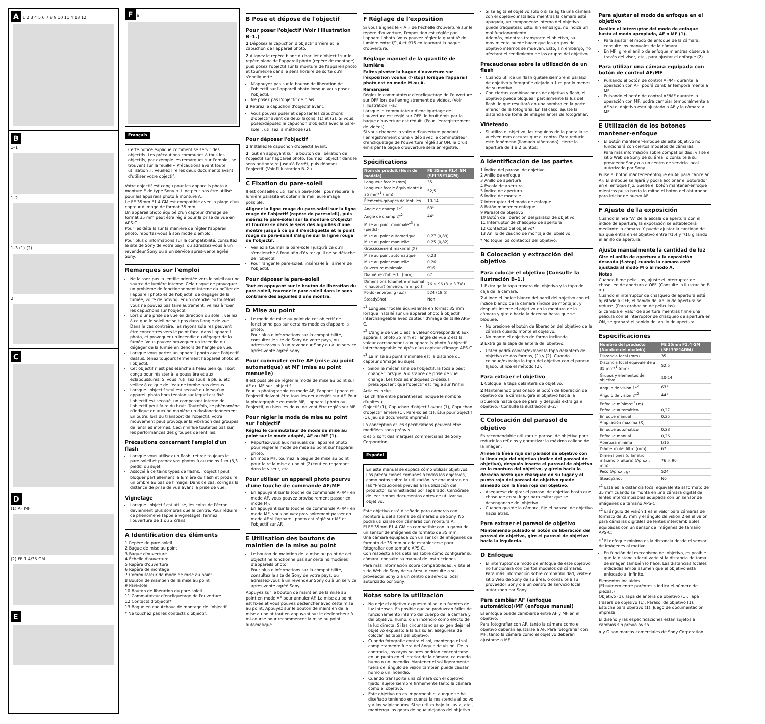A 1 2 3 4 5 6 7 8 9 10 11 4 13 12
B
1–1
1–2
1–3 (1) (2)
2
C
D
(1) AF MF
(2) FE 1.4/35 GM
E
F a
Français
Cette notice explique comment se servir des objectifs. Les précautions communes à tous les objectifs, par exemple les remarques sur l'emploi, se trouvent sur la feuille « Précautions avant toute utilisation ». Veuillez lire les deux documents avant d'utiliser votre objectif.
Votre objectif est conçu pour les appareils photo à monture E de type Sony α. Il ne peut pas être utilisé pour les appareils photo à monture A.
Le FE 35mm F1.4 GM est compatible avec la plage d'un capteur d'image de format 35 mm.
Un appareil photo équipé d'un capteur d'image de format 35 mm peut être réglé pour la prise de vue en APS-C.
Pour les détails sur la manière de régler l'appareil photo, reportez-vous à son mode d'emploi.
Pour plus d'informations sur la compatibilité, consultez le site de Sony de votre pays, ou adressez-vous à un revendeur Sony ou à un service après-vente agréé Sony.
Remarques sur l'emploi
Ne laissez pas la lentille orientée vers le soleil ou une source de lumière intense. Cela risque de provoquer un problème de fonctionnement interne du boîtier de l'appareil photo et de l'objectif, de dégager de la fumée, voire de provoquer un incendie. Si toutefois vous ne pouvez pas faire autrement, veillez à fixer les capuchons sur l'objectif.
Lors d'une prise de vue en direction du soleil, veillez à ce que le soleil ne soit pas dans l'angle de vue. Dans le cas contraire, les rayons solaires peuvent être concentrés vers le point focal dans l'appareil photo, et provoquer un incendie ou dégager de la fumée. Vous pouvez provoquer un incendie ou dégager de la fumée en dehors de l'angle de vue.
Lorsque vous portez un appareil photo avec l'objectif dessus, tenez toujours fermement l'appareil photo et l'objectif.
Cet objectif n'est pas étanche à l'eau bien qu'il soit conçu pour résister à la poussière et aux éclaboussures. Si vous l'utilisez sous la pluie, etc. veillez à ce que de l'eau ne tombe pas dessus.
Lorsque l'objectif seul est secoué ou lorsqu'un appareil photo hors tension sur lequel est fixé l'objectif est secoué, un composant interne de l'objectif peut faire du bruit. Toutefois, ce phénomène n'indique en aucune manière un dysfonctionnement. En outre, lors du transport de l'objectif, votre mouvement peut provoquer la vibration des groupes de lentilles internes. Ceci n'influe toutefois pas sur les performances des groupes de lentilles.
Précautions concernant l'emploi d'un flash
Lorsque vous utilisez un flash, retirez toujours le pare-soleil et prenez vos photos à au moins 1 m (3,3 pieds) du sujet.
Associé à certains types de flashs, l'objectif peut bloquer partiellement la lumière du flash et produire un ombre au bas de l'image. Dans ce cas, corrigez la distance de prise de vue avant la prise de vue.
Vignetage
Lorsque l'objectif est utilisé, les coins de l'écran deviennent plus sombres que le centre. Pour réduire ce phénomène (appelé vignetage), fermez l'ouverture de 1 ou 2 crans.
A Identification des éléments
1 Repère de pare-soleil
2 Bague de mise au point
3 Bague d'ouverture
4 Échelle d'ouverture
5 Repère d'ouverture
6 Repère de montage
7 Commutateur de mode de mise au point
8 Bouton de maintien de la mise au point
9 Pare-soleil
10 Bouton de libération du pare-soleil
11 Commutateur d'encliquetage de l'ouverture
12 Contacts d'objectif*
13 Bague en caoutchouc de montage de l'objectif
* Ne touchez pas les contacts d'objectif.
B Pose et dépose de l'objectif
Pour poser l'objectif (Voir l'illustration B–1.)
1 Déposez le capuchon d'objectif arrière et le capuchon de l'appareil photo.
2 Alignez le repère blanc du barillet d'objectif sur le repère blanc de l'appareil photo (repère de montage), puis posez l'objectif sur la monture de l'appareil photo et tournez-le dans le sens horaire de sorte qu'il s'encliquette.
N'appuyez pas sur le bouton de libération de l'objectif sur l'appareil photo lorsque vous posez l'objectif.
Ne posez pas l'objectif de biais.
3 Retirez le capuchon d'objectif avant.
Vous pouvez poser et déposer les capuchons d'objectif avant de deux façons, (1) et (2). Si vous posez/déposez le capuchon d'objectif avec le pare-soleil, utilisez la méthode (2).
Pour déposer l'objectif
1 Installez le capuchon d'objectif avant.
2 Tout en appuyant sur le bouton de libération de l'objectif sur l'appareil photo, tournez l'objectif dans le sens antihoraire jusqu'à l'arrêt, puis déposez l'objectif. (Voir l'illustration B–2.)
C Fixation du pare-soleil
Il est conseillé d'utiliser un pare-soleil pour réduire la lumière parasite et obtenir la meilleure image possible.
Alignez la ligne rouge du pare-soleil sur la ligne rouge de l'objectif (repère de paresoleil), puis insérez le pare-soleil sur la monture d'objectif et tournez-le dans le sens des aiguilles d'une montre jusqu'à ce qu'il s'encliquette et le point rouge du pare-soleil s'aligne sur la ligne rouge de l'objectif.
Veillez à tourner le pare-soleil jusqu'à ce qu'il s'enclenche à fond afin d'éviter qu'il ne se détache de l'objectif.
Pour ranger le pare-soleil, insérez-le à l'arrière de l'objectif.
Pour déposer le pare-soleil
Tout en appuyant sur le bouton de libération du pare-soleil, tournez le pare-soleil dans le sens contraire des aiguilles d'une montre.
D Mise au point
Le mode de mise au point de cet objectif ne fonctionne pas sur certains modèles d'appareils photo.
Pour plus d'informations sur la compatibilité, consultez le site de Sony de votre pays, ou adressez-vous à un revendeur Sony ou à un service après-vente agréé Sony.
Pour commuter entre AF (mise au point automatique) et MF (mise au point manuelle)
Il est possible de régler le mode de mise au point sur AF ou MF sur l'objectif.
Pour la photographie en mode AF, l'appareil photo et l'objectif doivent être tous les deux réglés sur AF. Pour la photographie en mode MF, l'appareil photo ou l'objectif, ou bien les deux, doivent être réglés sur MF.
Pour régler le mode de mise au point sur l'objectif
Réglez le commutateur de mode de mise au point sur le mode adapté, AF ou MF (1).
Reportez-vous aux manuels de l'appareil photo pour régler le mode de mise au point sur l'appareil photo.
En mode MF, tournez la bague de mise au point pour faire la mise au point (2) tout en regardant dans le viseur, etc.
Pour utiliser un appareil photo pourvu d'une touche de commande AF/MF
En appuyant sur la touche de commande AF/MF en mode AF, vous pouvez provisoirement passer en mode MF.
En appuyant sur la touche de commande AF/MF en mode MF, vous pouvez provisoirement passer en mode AF si l'appareil photo est réglé sur MF et l'objectif sur AF.
E Utilisation des boutons de maintien de la mise au point
Le bouton de maintien de la mise au point de cet objectif ne fonctionne pas sur certains modèles d'appareils photo.
Pour plus d'informations sur la compatibilité, consultez le site de Sony de votre pays, ou adressez-vous à un revendeur Sony ou à un service après-vente agréé Sony.
Appuyez sur le bouton de maintien de la mise au point en mode AF pour annuler AF. La mise au point est fixée et vous pouvez déclencher avec cette mise au point. Appuyez sur le bouton de maintien de la mise au point tout en appuyant sur le déclencheur à mi-course pour recommencer la mise au point automatique.
F Réglage de l'exposition
Si vous alignez le « A » de l'échelle d'ouverture sur le repère d'ouverture, l'exposition est réglée par l'appareil photo. Vous pouvez régler la quantité de lumière entre f/1,4 et f/16 en tournant la bague d'ouverture.
Réglage manuel de la quantité de lumière
Faites pivoter la bague d'ouverture sur l'exposition voulue (f-stop) lorsque l'appareil photo est en mode M ou A.
Remarques
Réglez le commutateur d'encliquetage de l'ouverture sur OFF lors de l'enregistrement de vidéos. (Voir l'illustration F-a.)
Lorsque le commutateur d'encliquetage de l'ouverture est réglé sur OFF, le bruit émis par la bague d'ouverture est réduit. (Pour l'enregistrement de vidéos)
Si vous changez la valeur d'ouverture pendant l'enregistrement d'une vidéo avec le commutateur d'encliquetage de l'ouverture réglé sur ON, le bruit émis par la bague d'ouverture sera enregistré.
Spécifications
| Nom de produit (Nom de modèle) | FE 35mm F1.4 GM (SEL35F14GM) |
| --- | --- |
| Longueur focale (mm) | 35 |
| Longueur focale équivalente à 35 mm*<sup>1</sup> (mm) | 52,5 |
| Éléments-groupes de lentilles | 10-14 |
| Angle de champ 1*<sup>2</sup> | 63° |
| Angle de champ 2*<sup>2</sup> | 44° |
| Mise au point minimale*<sup>3</sup> (m (pieds)) | |
| Mise au point automatique | 0,27 (0,89) |
| Mise au point manuelle | 0,25 (0,82) |
| Grossissement maximal (X) | |
| Mise au point automatique | 0,23 |
| Mise au point manuelle | 0,26 |
| Ouverture minimale | f/16 |
| Diamètre d'objectif (mm) | 67 |
| Dimensions (diamètre maximal × hauteur) (environ, mm (po.)) | 76 × 96 (3 × 3 7/8) |
| Poids (environ, g (oz)) | 524 (18,5) |
| SteadyShot | Non |
*<sup>1</sup> Longueur focale équivalente en format 35 mm lorsque installé sur un appareil photo à objectif interchangeable avec capteur d'image de taille APS-C.
*<sup>2</sup> L'angle de vue 1 est la valeur correspondant aux appareils photo 35 mm et l'angle de vue 2 est la valeur corrspondant aux appareils photo à objectif interchangeable équipés d'un capteur d'image APS-C.
*<sup>3</sup> La mise au point minimale est la distance du capteur d'image au sujet.
Selon le mécanisme de l'objectif, la focale peut changer lorsque la distance de prise de vue change. Les focales indiquées ci-dessus présupposent que l'objectif est réglé sur l'infini.
Articles inclus
(Le chiffre entre parenthèses indique le nombre d'unités.)
Objectif (1), Capuchon d'objectif avant (1), Capuchon d'objectif arrière (1), Pare-soleil (1), Étui pour objectif (1), Jeu de documents imprimés
La conception et les spécifications peuvent être modifiées sans préavis.
α et G sont des marques commerciales de Sony Corporation.
Español
En este manual se explica cómo utilizar objetivos. Las precauciones comunes a todos los objetivos, como notas sobre la utilización, se encuentran en las "Precauciones previas a la utilización del producto" suministradas por separado. Cerciórese de leer ambos documentos antes de utilizar su objetivo.
Este objetivo está diseñado para cámaras con montura E del sistema de cámaras α de Sony. No podrá utilizarse con cámaras con montura A.
El FE 35mm F1.4 GM es compatible con la gama de un sensor de imágenes de formato de 35 mm.
Una cámara equipada con un sensor de imágenes de formato de 35 mm puede establecerse para fotografiar con tamaño APS-C.
Con respecto a los detalles sobre cómo configurar su cámara, consulte su manual de instrucciones.
Para más información sobre compatibilidad, visite el sitio Web de Sony de su área, o consulte a su proveedor Sony o a un centro de servicio local autorizado por Sony.
Notas sobre la utilización
No deje el objetivo expuesto al sol o a fuentes de luz intensas. Es posible que se produzcan fallos de funcionamiento interno del cuerpo de la cámara y del objetivo, humo, o un incendio como efecto de la luz directa. Si las circunstancias exigen dejar el objetivo expuesto a la luz solar, asegúrese de colocar las tapas del objetivo.
Cuando fotografíe contra el sol, mantenga el sol completamente fuera del ángulo de visión. De lo contrario, los rayos solares podrían concentrarse en un punto en el interior de la cámara, causando humo o un incendio. Mantener el sol ligeramente fuera del ángulo de visión también puede causar humo o un incendio.
Cuando transporte una cámara con el objetivo fijado, sujete siempre firmemente tanto la cámara como el objetivo.
Este objetivo no es impermeable, aunque se ha diseñado teniendo en cuenta la resistencia al polvo y a las salpicaduras. Si se utiliza bajo la lluvia, etc., mantenga las gotas de agua alejadas del objetivo.
Si se agita el objetivo solo o si se agita una cámara con el objetivo instalado mientras la cámara esté apagada, un componente interno del objetivo puede traquetear. Esto, sin embargo, no indica un mal funcionamiento.
Además, mientras transporte el objetivo, su movimiento puede hacer que los grupos del objetivo internos se muevan. Esto, sin embargo, no afectará el rendimiento de los grupos del objetivo.
Precauciones sobre la utilización de un flash
Cuando utilice un flash quítele siempre el parasol de objetivo y fotografíe alejado a 1 m por lo menos de su motivo.
Con ciertas combinaciones de objetivo y flash, el objetivo puede bloquear parcialmente la luz del flash, lo que resultará en una sombra en la parte inferior de la fotografía. En tal caso, ajuste la distancia de toma de imagen antes de fotografiar.
Viñeteado
Si utiliza el objetivo, las esquinas de la pantalla se vuelven más oscuras que el centro. Para reducir este fenómeno (llamado viñeteado), cierre la apertura de 1 a 2 puntos.
A Identificación de las partes
1 Índice del parasol de objetivo
2 Anillo de enfoque
3 Anillo de apertura
4 Escala de apertura
5 Índice de apertura
6 Índice de montaje
7 Interruptor del modo de enfoque
8 Botón mantener-enfoque
9 Parasol de objetivo
10 Botón de liberación del parasol de objetivo
11 Interruptor de chasqueo de apertura
12 Contactos del objetivo*
13 Anillo de caucho de montaje del objetivo
* No toque los contactos del objetivo.
B Colocación y extracción del objetivo
Para colocar el objetivo (Consulte la ilustración B–1.)
1 Extraiga la tapa trasera del objetivo y la tapa de caja de la cámara.
2 Alinee el índice blanco del barril del objetivo con el índice blanco de la cámara (índice de montaje), y después inserte el objetivo en la montura de la cámara y gírelo hacia la derecha hasta que se bloquee.
No presione el botón de liberación del objetivo de la cámara cuando monte el objetivo.
No monte el objetivo de forma inclinada.
3 Extraiga la tapa delantera del objetivo.
Usted podrá colocar/extraer la tapa delantera de objetivo de dos formas, (1) y (2). Cuando coloque/extraiga la tapa del objetivo con el parasol fijado, utilice el método (2).
Para extraer el objetivo
1 Coloque la tapa delantera de objetivo.
2 Manteniendo presionado el botón de liberación del objetivo de la cámara, gire el objetivo hacia la izquierda hasta que se pare, y después extraiga el objetivo. (Consulte la ilustración B–2.)
C Colocación del parasol de objetivo
Es recomendable utilizar un parasol de objetivo para reducir los reflejos y garantizar la máxima calidad de la imagen.
Alinee la línea roja del parasol de objetivo con la línea roja del objetivo (índice del parasol de objetivo), después inserte el parasol de objetivo en la montura del objetivo, y gírelo hacia la derecha hasta que chasquee en su lugar y el punto rojo del parasol de objetivo quede alineado con la línea roja del objetivo.
Asegúrese de girar el parasol de objetivo hasta que chasquee en su lugar para evitar que se desenganche del objetivo.
Cuando guarde la cámara, fije el parasol de objetivo hacia atrás.
Para extraer el parasol de objetivo
Manteniendo pulsado el botón de liberación del parasol de objetivo, gire el parasol de objetivo hacia la izquierda.
D Enfoque
El interruptor de modo de enfoque de este objetivo no funcionará con ciertos modelos de cámaras.
Para más información sobre compatibilidad, visite el sitio Web de Sony de su área, o consulte a su proveedor Sony o a un centro de servicio local autorizado por Sony.
Para cambiar AF (enfoque automático)/MF (enfoque manual)
El enfoque puede cambiarse entre AF y MF en el objetivo.
Para fotografiar con AF, tanto la cámara como el objetivo deberán ajustarse a AF. Para fotografiar con MF, tanto la cámara como el objetivo deberán ajustarse a MF.
Para ajustar el modo de enfoque en el objetivo
Deslice el interruptor del modo de enfoque hasta el modo apropiado, AF o MF (1).
Para ajustar el modo de enfoque de la cámara, consulte los manuales de la cámara.
En MF, gire el anillo de enfoque mientras observa a través del visor, etc., para ajustar el enfoque (2).
Para utilizar una cámara equipada con botón de control AF/MF
Pulsando el botón de control AF/MF durante la operación con AF, podrá cambiar temporalmente a MF.
Pulsando el botón de control AF/MF durante la operación con MF, podrá cambiar temporalmente a AF si el objetivo está ajustado a AF y la cámara a MF.
E Utilización de los botones mantener-enfoque
El botón mantener-enfoque de este objetivo no funcionará con ciertos modelos de cámaras.
Para más información sobre compatibilidad, visite el sitio Web de Sony de su área, o consulte a su proveedor Sony o a un centro de servicio local autorizado por Sony.
Pulse el botón mantener-enfoque en AF para cancelar AF. El enfoque se fijará y podrá accionar el obturador en el enfoque fijo. Suelte el botón mantener-enfoque mientras pulsa hasta la mitad el botón del obturador para iniciar de nuevo AF.
F Ajuste de la exposición
Cuando alinee "A" de la escala de apertura con el índice de apertura, la exposición se establecerá mediante la cámara. Y puede ajustar la cantidad de luz que entra en el objetivo entre f/1,4 y f/16 girando el anillo de apertura.
Ajuste manualmente la cantidad de luz
Gire el anillo de apertura a la exposición deseada (f-stop) cuando la cámara esté ajustada al modo M o al modo A.
Notas
Cuando filme películas, ajuste el interruptor de chasqueo de apertura a OFF. (Consulte la ilustración F-a.)
Cuando el interruptor de chasqueo de apertura está ajustado a OFF, el sonido del anillo de apertura se reduce. (Para grabación de películas)
Si cambia el valor de apertura mientras filme una película con el interruptor de chasqueo de apertura en ON, se grabará el sonido del anillo de apertura.
Especificaciones
| Nombre del producto (Nombre del modelo) | FE 35mm F1.4 GM (SEL35F14GM) |
| --- | --- |
| Distancia focal (mm) | 35 |
| Distancia focal equivalente a 35 mm*<sup>1</sup> (mm) | 52,5 |
| Grupos y elementos del objetivo | 10-14 |
| Ángulo de visión 1*<sup>2</sup> | 63° |
| Ángulo de visión 2*<sup>2</sup> | 44° |
| Enfoque mínimo*<sup>3</sup> (m) | |
| Enfoque automático | 0,27 |
| Enfoque manual | 0,25 |
| Ampliación máxima (X) | |
| Enfoque automático | 0,23 |
| Enfoque manual | 0,26 |
| Apertura mínima | f/16 |
| Diámetro del filtro (mm) | 67 |
| Dimensiones (diámetro máximo × altura) (Aprox., mm) | 76 × 96 |
| Peso (Aprox., g) | 524 |
| SteadyShot | No |
*<sup>1</sup> Esta es la distancia focal equivalente al formato de 35 mm cuando se monta en una cámara digital de lentes intercambiables equipada con un sensor de imágenes de tamaño APS-C.
*<sup>2</sup> El ángulo de visión 1 es el valor para cámaras de formato de 35 mm y el ángulo de visión 2 es el valor para cámaras digitales de lentes intercambiables equipadas con un sensor de imágenes de tamaño APS-C.
*<sup>3</sup> El enfoque mínimo es la distancia desde el sensor de imágenes al motivo.
En función del mecanismo del objetivo, es posible que la distancia focal varíe si la distancia de toma de imagen también lo hace. Las distancias focales indicadas arriba asumen que el objetivo está enfocado al infinito.
Elementos incluidos
(El número entre paréntesis indica el número de piezas.)
Objetivo (1), Tapa delantera de objetivo (1), Tapa trasera de objetivo (1), Parasol de objetivo (1), Estuche para objetivo (1), Juego de documentación impresa
El diseño y las especificaciones están sujetos a cambios sin previo aviso.
α y G son marcas comerciales de Sony Corporation.